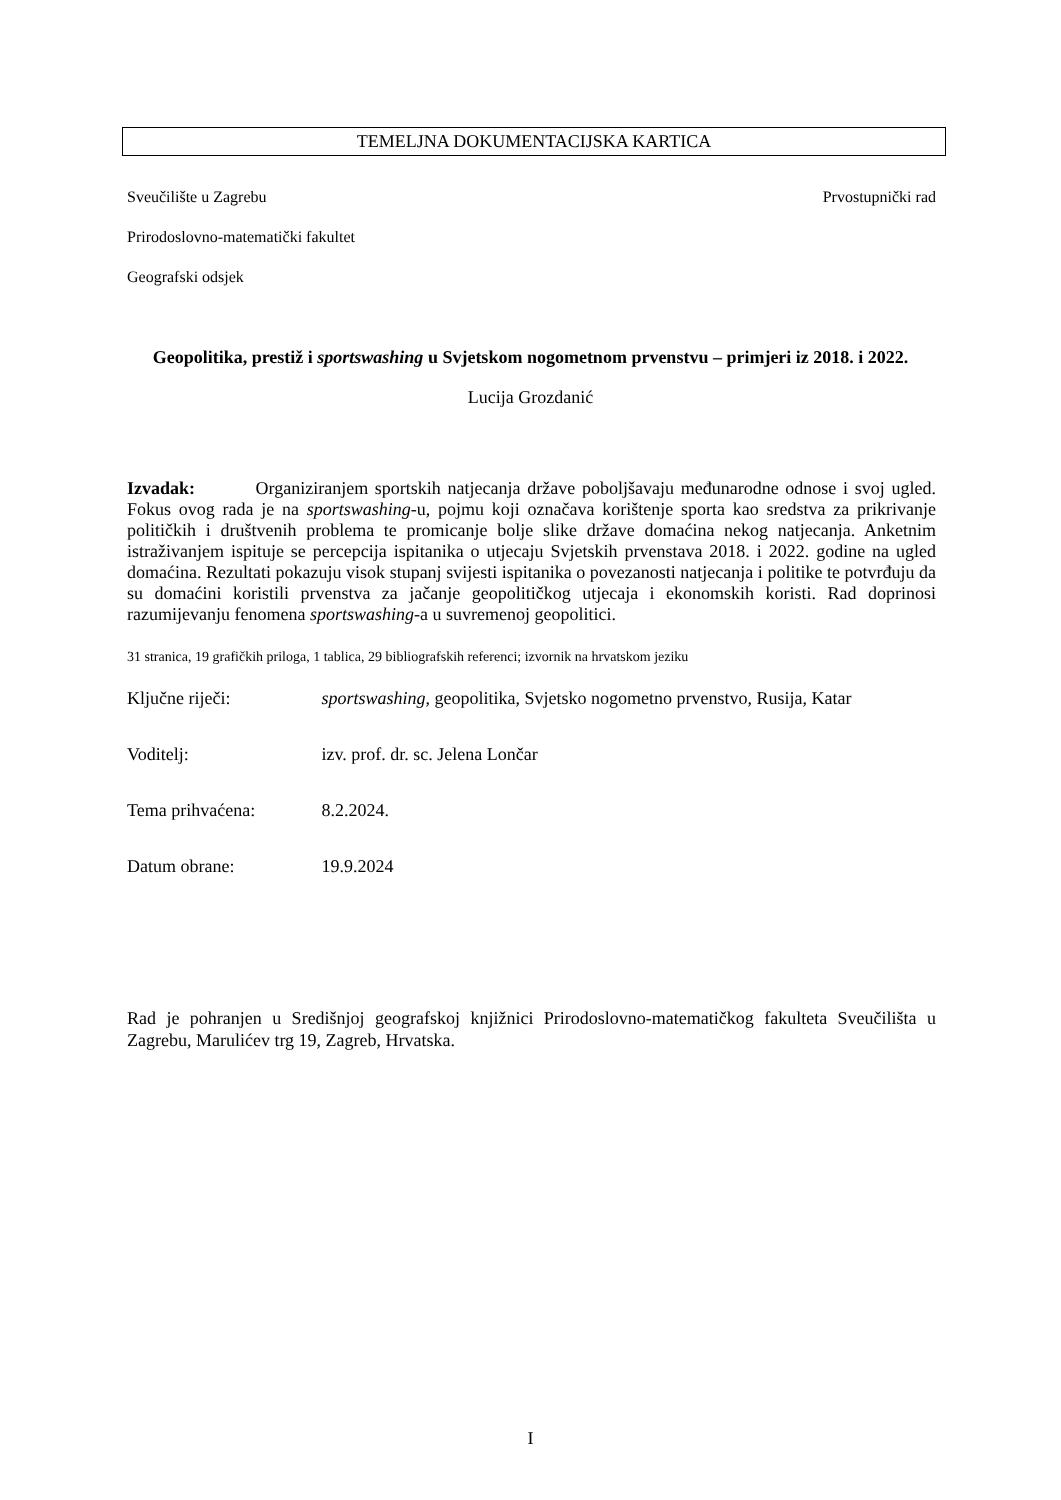TEMELJNA DOKUMENTACIJSKA KARTICA
Sveučilište u Zagrebu Prvostupnički rad
Prirodoslovno-matematički fakultet
Geografski odsjek
Geopolitika, prestiž i sportswashing u Svjetskom nogometnom prvenstvu – primjeri iz 2018. i 2022.
Lucija Grozdanić
Izvadak: Organiziranjem sportskih natjecanja države poboljšavaju međunarodne odnose i svoj ugled. Fokus ovog rada je na sportswashing-u, pojmu koji označava korištenje sporta kao sredstva za prikrivanje političkih i društvenih problema te promicanje bolje slike države domaćina nekog natjecanja. Anketnim istraživanjem ispituje se percepcija ispitanika o utjecaju Svjetskih prvenstava 2018. i 2022. godine na ugled domaćina. Rezultati pokazuju visok stupanj svijesti ispitanika o povezanosti natjecanja i politike te potvrđuju da su domaćini koristili prvenstva za jačanje geopolitičkog utjecaja i ekonomskih koristi. Rad doprinosi razumijevanju fenomena sportswashing-a u suvremenoj geopolitici.
31 stranica, 19 grafičkih priloga, 1 tablica, 29 bibliografskih referenci; izvornik na hrvatskom jeziku
Ključne riječi: sportswashing, geopolitika, Svjetsko nogometno prvenstvo, Rusija, Katar
Voditelj: izv. prof. dr. sc. Jelena Lončar
Tema prihvaćena: 8.2.2024.
Datum obrane: 19.9.2024
Rad je pohranjen u Središnjoj geografskoj knjižnici Prirodoslovno-matematičkog fakulteta Sveučilišta u Zagrebu, Marulićev trg 19, Zagreb, Hrvatska.
I